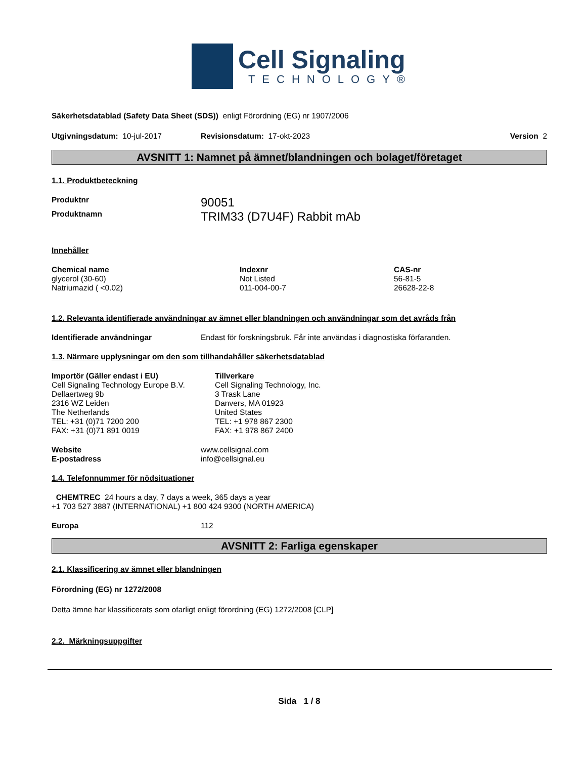Cell Signaling
TECHNOLOGY®
Säkerhetsdatablad (Safety Data Sheet (SDS)) enligt Förordning (EG) nr 1907/2006
Utgivningsdatum: 10-jul-2017 Revisionsdatum: 17-okt-2023 Version 2
AVSNITT 1: Namnet på ämnet/blandningen och bolaget/företaget
1.1. Produktbeteckning
| Produktnr | 90051 |
| Produktnamn | TRIM33 (D7U4F) Rabbit mAb |
Innehåller
| Chemical name | Indexnr | CAS-nr |
| --- | --- | --- |
| glycerol (30-60) | Not Listed | 56-81-5 |
| Natriumazid ( <0.02) | 011-004-00-7 | 26628-22-8 |
1.2. Relevanta identifierade användningar av ämnet eller blandningen och användningar som det avråds från
| Identifierade användningar | Endast för forskningsbruk. Får inte användas i diagnostiska förfaranden. |
1.3. Närmare upplysningar om den som tillhandahåller säkerhetsdatablad
| Importör (Gäller endast i EU) Cell Signaling Technology Europe B.V. Dellaertweg 9b 2316 WZ Leiden The Netherlands TEL: +31 (0)71 7200 200 FAX: +31 (0)71 891 0019 | Tillverkare Cell Signaling Technology, Inc. 3 Trask Lane Danvers, MA 01923 United States TEL: +1 978 867 2300 FAX: +1 978 867 2400 |
| Website | www.cellsignal.com |
| E-postadress | info@cellsignal.eu |
1.4. Telefonnummer för nödsituationer
CHEMTREC 24 hours a day, 7 days a week, 365 days a year
+1 703 527 3887 (INTERNATIONAL) +1 800 424 9300 (NORTH AMERICA)
| Europa | 112 |
AVSNITT 2: Farliga egenskaper
2.1. Klassificering av ämnet eller blandningen
Förordning (EG) nr 1272/2008
Detta ämne har klassificerats som ofarligt enligt förordning (EG) 1272/2008 [CLP]
2.2. Märkningsuppgifter
Sida 1 / 8